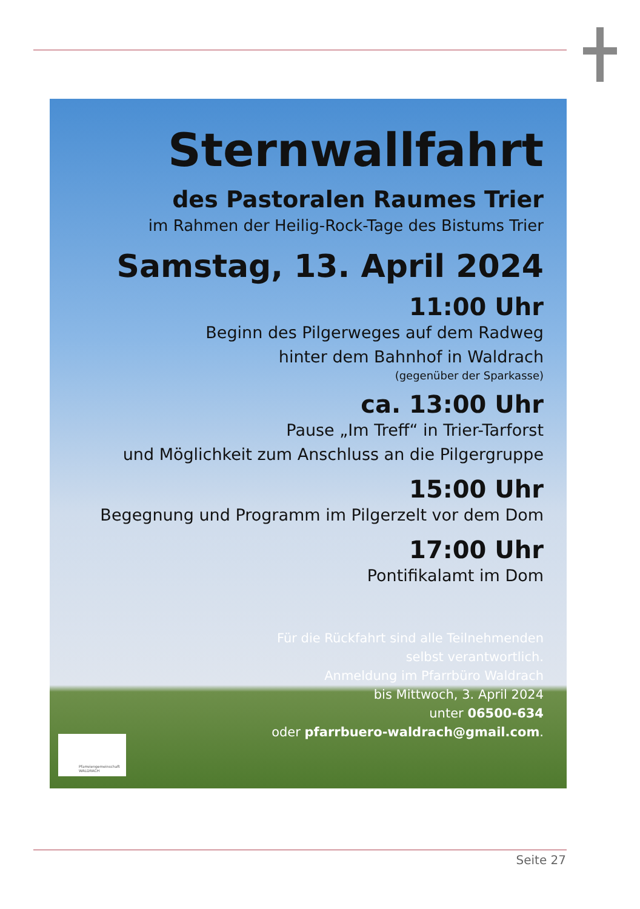Sternwallfahrt
des Pastoralen Raumes Trier
im Rahmen der Heilig-Rock-Tage des Bistums Trier
Samstag, 13. April 2024
11:00 Uhr
Beginn des Pilgerweges auf dem Radweg
hinter dem Bahnhof in Waldrach
(gegenüber der Sparkasse)
ca. 13:00 Uhr
Pause „Im Treff“ in Trier-Tarforst
und Möglichkeit zum Anschluss an die Pilgergruppe
15:00 Uhr
Begegnung und Programm im Pilgerzelt vor dem Dom
17:00 Uhr
Pontifikalamt im Dom
Für die Rückfahrt sind alle Teilnehmenden
selbst verantwortlich.
Anmeldung im Pfarrbüro Waldrach
bis Mittwoch, 3. April 2024
unter 06500-634
oder pfarrbuero-waldrach@gmail.com.
Pfarreiengemeinschaft
WALDRACH
Seite 27